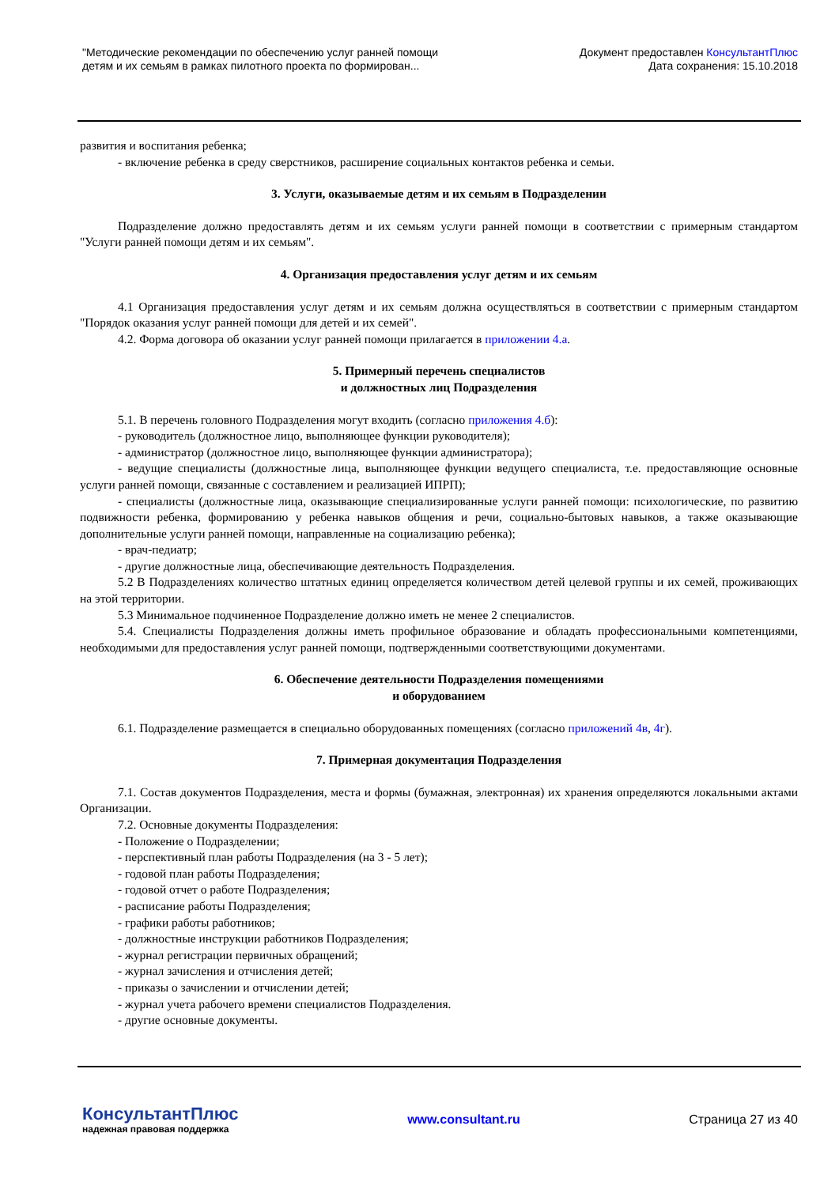"Методические рекомендации по обеспечению услуг ранней помощи
детям и их семьям в рамках пилотного проекта по формирован...
Документ предоставлен КонсультантПлюс
Дата сохранения: 15.10.2018
развития и воспитания ребенка;
- включение ребенка в среду сверстников, расширение социальных контактов ребенка и семьи.
3. Услуги, оказываемые детям и их семьям в Подразделении
Подразделение должно предоставлять детям и их семьям услуги ранней помощи в соответствии с примерным стандартом "Услуги ранней помощи детям и их семьям".
4. Организация предоставления услуг детям и их семьям
4.1 Организация предоставления услуг детям и их семьям должна осуществляться в соответствии с примерным стандартом "Порядок оказания услуг ранней помощи для детей и их семей".
4.2. Форма договора об оказании услуг ранней помощи прилагается в приложении 4.а.
5. Примерный перечень специалистов
и должностных лиц Подразделения
5.1. В перечень головного Подразделения могут входить (согласно приложения 4.б):
- руководитель (должностное лицо, выполняющее функции руководителя);
- администратор (должностное лицо, выполняющее функции администратора);
- ведущие специалисты (должностные лица, выполняющее функции ведущего специалиста, т.е. предоставляющие основные услуги ранней помощи, связанные с составлением и реализацией ИПРП);
- специалисты (должностные лица, оказывающие специализированные услуги ранней помощи: психологические, по развитию подвижности ребенка, формированию у ребенка навыков общения и речи, социально-бытовых навыков, а также оказывающие дополнительные услуги ранней помощи, направленные на социализацию ребенка);
- врач-педиатр;
- другие должностные лица, обеспечивающие деятельность Подразделения.
5.2 В Подразделениях количество штатных единиц определяется количеством детей целевой группы и их семей, проживающих на этой территории.
5.3 Минимальное подчиненное Подразделение должно иметь не менее 2 специалистов.
5.4. Специалисты Подразделения должны иметь профильное образование и обладать профессиональными компетенциями, необходимыми для предоставления услуг ранней помощи, подтвержденными соответствующими документами.
6. Обеспечение деятельности Подразделения помещениями
и оборудованием
6.1. Подразделение размещается в специально оборудованных помещениях (согласно приложений 4в, 4г).
7. Примерная документация Подразделения
7.1. Состав документов Подразделения, места и формы (бумажная, электронная) их хранения определяются локальными актами Организации.
7.2. Основные документы Подразделения:
- Положение о Подразделении;
- перспективный план работы Подразделения (на 3 - 5 лет);
- годовой план работы Подразделения;
- годовой отчет о работе Подразделения;
- расписание работы Подразделения;
- графики работы работников;
- должностные инструкции работников Подразделения;
- журнал регистрации первичных обращений;
- журнал зачисления и отчисления детей;
- приказы о зачислении и отчислении детей;
- журнал учета рабочего времени специалистов Подразделения.
- другие основные документы.
КонсультантПлюс
надежная правовая поддержка
www.consultant.ru Страница 27 из 40